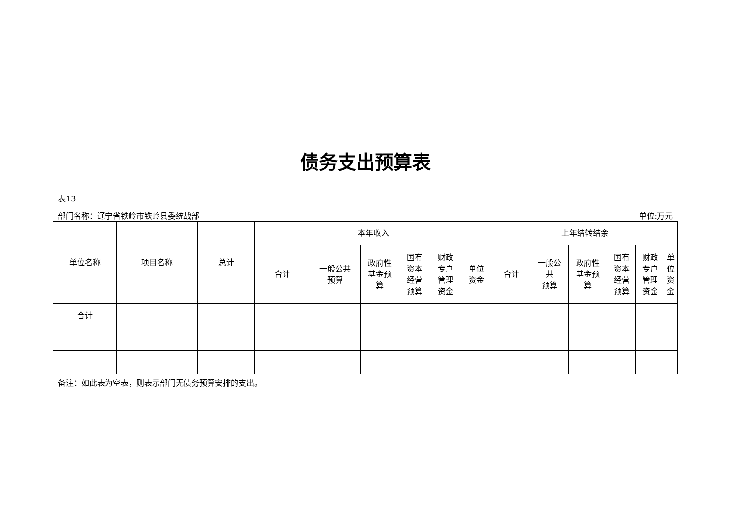债务支出预算表
表13
部门名称：辽宁省铁岭市铁岭县委统战部 单位:万元
| 单位名称 | 项目名称 | 总计 | 本年收入 | | | | | | 上年结转结余 | | | | | |
| --- | --- | --- | --- | --- | --- | --- | --- | --- | --- | --- | --- | --- | --- | --- |
| | | | 合计 | 一般公共 预算 | 政府性 基金预 算 | 国有 资本 经营 预算 | 财政 专户 管理 资金 | 单位 资金 | 合计 | 一般公 共 预算 | 政府性 基金预 算 | 国有 资本 经营 预算 | 财政 专户 管理 资金 | 单位 资金 |
| 合计 | | | | | | | | | | | | | | |
备注：如此表为空表，则表示部门无债务预算安排的支出。